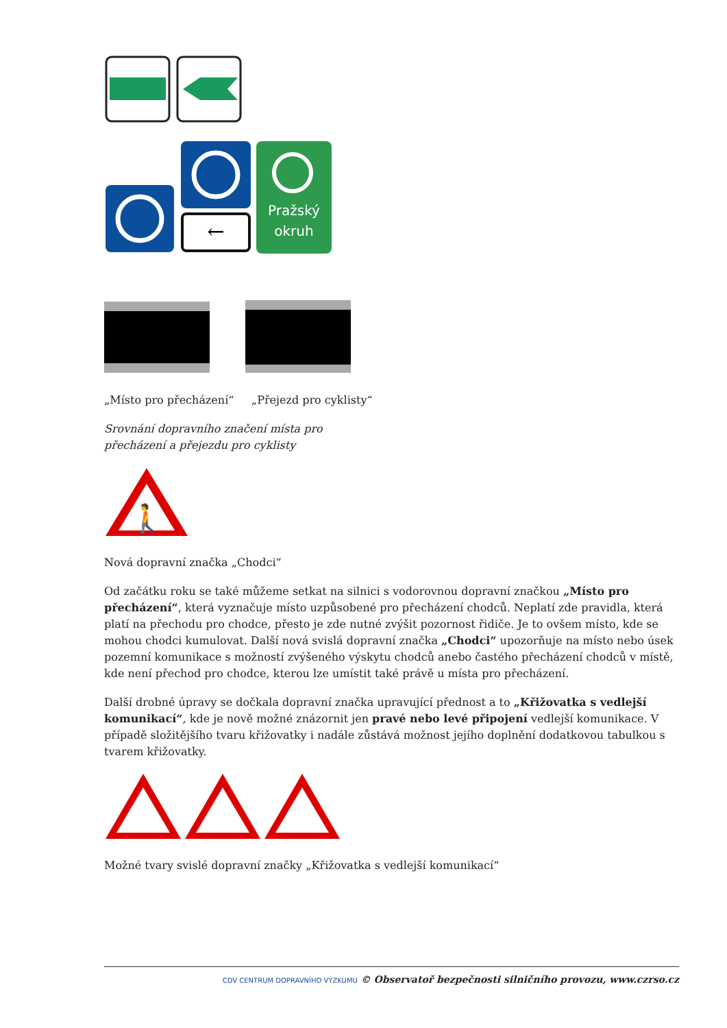←
Pražský
okruh
„Místo pro přecházení“ „Přejezd pro cyklisty“
Srovnání dopravního značení místa pro
přecházení a přejezdu pro cyklisty
🚶
Nová dopravní značka „Chodci“
Od začátku roku se také můžeme setkat na silnici s vodorovnou dopravní značkou „Místo pro přecházení“, která vyznačuje místo uzpůsobené pro přecházení chodců. Neplatí zde pravidla, která platí na přechodu pro chodce, přesto je zde nutné zvýšit pozornost řidiče. Je to ovšem místo, kde se mohou chodci kumulovat. Další nová svislá dopravní značka „Chodci“ upozorňuje na místo nebo úsek pozemní komunikace s možností zvýšeného výskytu chodců anebo častého přecházení chodců v místě, kde není přechod pro chodce, kterou lze umístit také právě u místa pro přecházení.
Další drobné úpravy se dočkala dopravní značka upravující přednost a to „Křižovatka s vedlejší komunikací“, kde je nově možné znázornit jen pravé nebo levé připojení vedlejší komunikace. V případě složitějšího tvaru křižovatky i nadále zůstává možnost jejího doplnění dodatkovou tabulkou s tvarem křižovatky.
Možné tvary svislé dopravní značky „Křižovatka s vedlejší komunikací“
CDV CENTRUM DOPRAVNÍHO VÝZKUMU © Observatoř bezpečnosti silničního provozu, www.czrso.cz